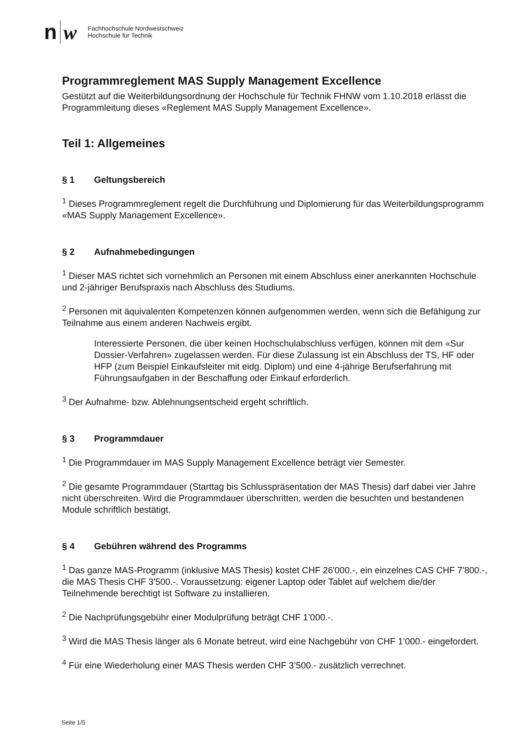n w
Fachhochschule Nordwestschweiz
Hochschule für Technik
Programmreglement MAS Supply Management Excellence
Gestützt auf die Weiterbildungsordnung der Hochschule für Technik FHNW vom 1.10.2018 erlässt die Programmleitung dieses «Reglement MAS Supply Management Excellence».
Teil 1: Allgemeines
§ 1 Geltungsbereich
<sup>1</sup> Dieses Programmreglement regelt die Durchführung und Diplomierung für das Weiterbildungsprogramm «MAS Supply Management Excellence».
§ 2 Aufnahmebedingungen
<sup>1</sup> Dieser MAS richtet sich vornehmlich an Personen mit einem Abschluss einer anerkannten Hochschule und 2-jähriger Berufspraxis nach Abschluss des Studiums.
<sup>2</sup> Personen mit äquivalenten Kompetenzen können aufgenommen werden, wenn sich die Befähigung zur Teilnahme aus einem anderen Nachweis ergibt.
Interessierte Personen, die über keinen Hochschulabschluss verfügen, können mit dem «Sur Dossier-Verfahren» zugelassen werden. Für diese Zulassung ist ein Abschluss der TS, HF oder HFP (zum Beispiel Einkaufsleiter mit eidg. Diplom) und eine 4-jährige Berufserfahrung mit Führungsaufgaben in der Beschaffung oder Einkauf erforderlich.
<sup>3</sup> Der Aufnahme- bzw. Ablehnungsentscheid ergeht schriftlich.
§ 3 Programmdauer
<sup>1</sup> Die Programmdauer im MAS Supply Management Excellence beträgt vier Semester.
<sup>2</sup> Die gesamte Programmdauer (Starttag bis Schlusspräsentation der MAS Thesis) darf dabei vier Jahre nicht überschreiten. Wird die Programmdauer überschritten, werden die besuchten und bestandenen Module schriftlich bestätigt.
§ 4 Gebühren während des Programms
<sup>1</sup> Das ganze MAS-Programm (inklusive MAS Thesis) kostet CHF 26'000.-, ein einzelnes CAS CHF 7’800.-, die MAS Thesis CHF 3'500.-. Voraussetzung: eigener Laptop oder Tablet auf welchem die/der Teilnehmende berechtigt ist Software zu installieren.
<sup>2</sup> Die Nachprüfungsgebühr einer Modulprüfung beträgt CHF 1’000.-.
<sup>3</sup> Wird die MAS Thesis länger als 6 Monate betreut, wird eine Nachgebühr von CHF 1’000.- eingefordert.
<sup>4</sup> Für eine Wiederholung einer MAS Thesis werden CHF 3’500.- zusätzlich verrechnet.
Seite 1/5